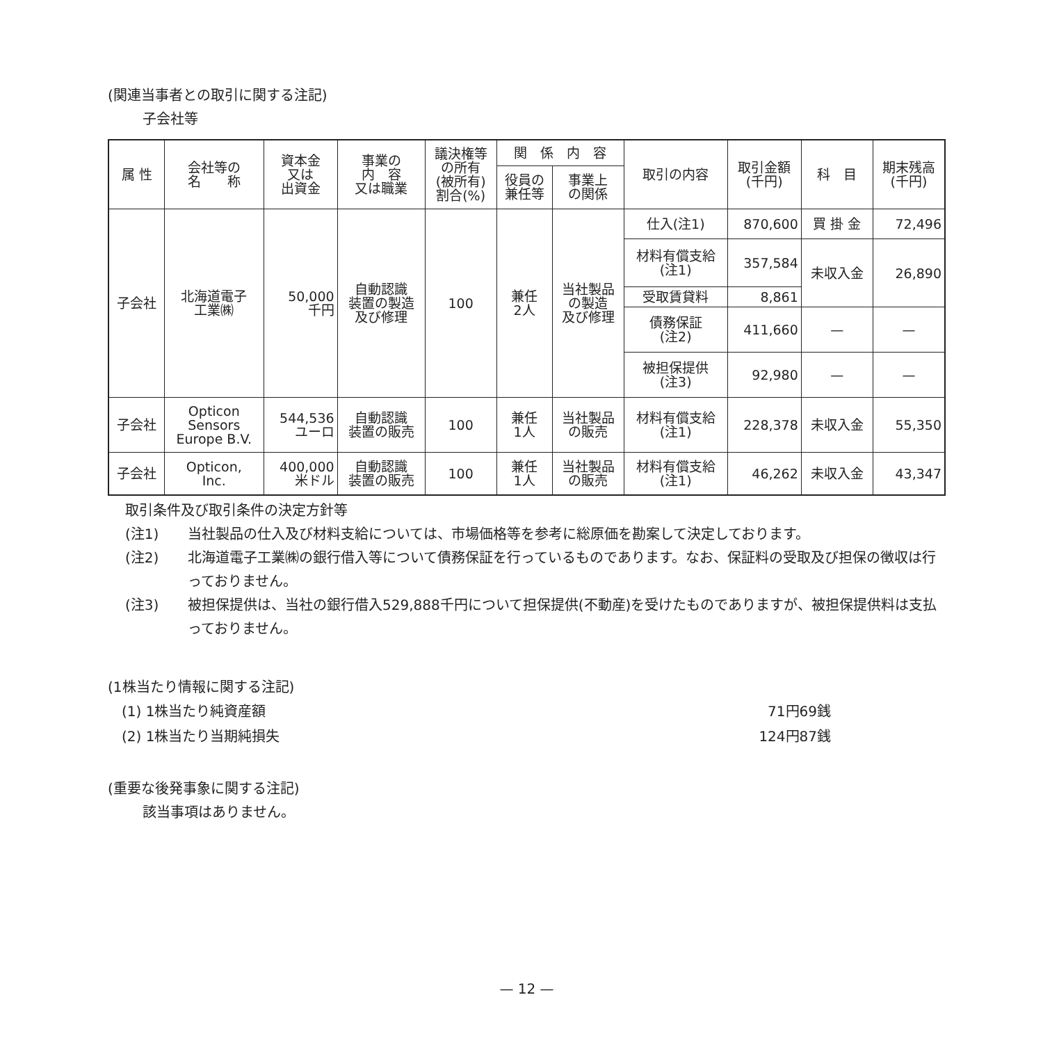(関連当事者との取引に関する注記)
子会社等
| 属 性 | 会社等の 名 称 | 資本金 又は 出資金 | 事業の 内 容 又は職業 | 議決権等 の所有 (被所有) 割合(%) | 関 係 内 容 | | 取引の内容 | 取引金額 (千円) | 科 目 | 期末残高 (千円) |
| --- | --- | --- | --- | --- | --- | --- | --- | --- | --- | --- |
| | | | | | 役員の 兼任等 | 事業上 の関係 | | | | |
| 子会社 | 北海道電子 工業㈱ | 50,000 千円 | 自動認識 装置の製造 及び修理 | 100 | 兼任 2人 | 当社製品 の製造 及び修理 | 仕入(注1) | 870,600 | 買 掛 金 | 72,496 |
| | | | | | | | 材料有償支給 (注1) | 357,584 | 未収入金 | 26,890 |
| | | | | | | | 受取賃貸料 | 8,861 | | |
| | | | | | | | 債務保証 (注2) | 411,660 | — | — |
| | | | | | | | 被担保提供 (注3) | 92,980 | — | — |
| 子会社 | Opticon Sensors Europe B.V. | 544,536 ユーロ | 自動認識 装置の販売 | 100 | 兼任 1人 | 当社製品 の販売 | 材料有償支給 (注1) | 228,378 | 未収入金 | 55,350 |
| 子会社 | Opticon, Inc. | 400,000 米ドル | 自動認識 装置の販売 | 100 | 兼任 1人 | 当社製品 の販売 | 材料有償支給 (注1) | 46,262 | 未収入金 | 43,347 |
取引条件及び取引条件の決定方針等
(注1) 当社製品の仕入及び材料支給については、市場価格等を参考に総原価を勘案して決定しております。
(注2) 北海道電子工業㈱の銀行借入等について債務保証を行っているものであります。なお、保証料の受取及び担保の徴収は行っておりません。
(注3) 被担保提供は、当社の銀行借入529,888千円について担保提供(不動産)を受けたものでありますが、被担保提供料は支払っておりません。
(1株当たり情報に関する注記)
(1) 1株当たり純資産額 71円69銭
(2) 1株当たり当期純損失 124円87銭
(重要な後発事象に関する注記)
該当事項はありません。
— 12 —